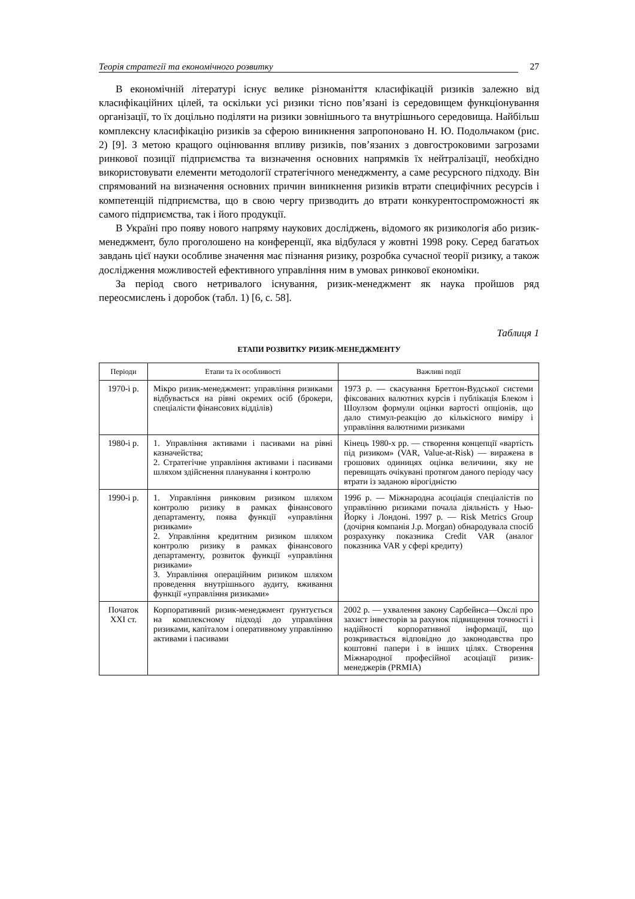Теорія стратегії та економічного розвитку 27
В економічній літературі існує велике різноманіття класифікацій ризиків залежно від класифікаційних цілей, та оскільки усі ризики тісно пов’язані із середовищем функціонування організації, то їх доцільно поділяти на ризики зовнішнього та внутрішнього середовища. Найбільш комплексну класифікацію ризиків за сферою виникнення запропоновано Н. Ю. Подольчаком (рис. 2) [9]. З метою кращого оцінювання впливу ризиків, пов’язаних з довгостроковими загрозами ринкової позиції підприємства та визначення основних напрямків їх нейтралізації, необхідно використовувати елементи методології стратегічного менеджменту, а саме ресурсного підходу. Він спрямований на визначення основних причин виникнення ризиків втрати специфічних ресурсів і компетенцій підприємства, що в свою чергу призводить до втрати конкурентоспроможності як самого підприємства, так і його продукції.
В Україні про появу нового напряму наукових досліджень, відомого як ризикологія або ризик-менеджмент, було проголошено на конференції, яка відбулася у жовтні 1998 року. Серед багатьох завдань цієї науки особливе значення має пізнання ризику, розробка сучасної теорії ризику, а також дослідження можливостей ефективного управління ним в умовах ринкової економіки.
За період свого нетривалого існування, ризик-менеджмент як наука пройшов ряд переосмислень і доробок (табл. 1) [6, с. 58].
Таблиця 1
ЕТАПИ РОЗВИТКУ РИЗИК-МЕНЕДЖМЕНТУ
| Періоди | Етапи та їх особливості | Важливі події |
| --- | --- | --- |
| 1970-і р. | Мікро ризик-менеджмент: управління ризиками відбувається на рівні окремих осіб (брокери, спеціалісти фінансових відділів) | 1973 р. — скасування Бреттон-Вудської системи фіксованих валютних курсів і публікація Блеком і Шоулзом формули оцінки вартості опціонів, що дало стимул-реакцію до кількісного виміру і управління валютними ризиками |
| 1980-і р. | 1. Управління активами і пасивами на рівні казначейства; 2. Стратегічне управління активами і пасивами шляхом здійснення планування і контролю | Кінець 1980-х рр. — створення концепції «вартість під ризиком» (VAR, Value-at-Risk) — виражена в грошових одиницях оцінка величини, яку не перевищать очікувані протягом даного періоду часу втрати із заданою вірогідністю |
| 1990-і р. | 1. Управління ринковим ризиком шляхом контролю ризику в рамках фінансового департаменту, поява функції «управління ризиками» 2. Управління кредитним ризиком шляхом контролю ризику в рамках фінансового департаменту, розвиток функції «управління ризиками» 3. Управління операційним ризиком шляхом проведення внутрішнього аудиту, вживання функції «управління ризиками» | 1996 р. — Міжнародна асоціація спеціалістів по управлінню ризиками почала діяльність у Нью-Йорку і Лондоні. 1997 р. — Risk Metrics Group (дочірня компанія J.p. Morgan) обнародувала спосіб розрахунку показника Credit VAR (аналог показника VAR у сфері кредиту) |
| Початок XXI ст. | Корпоративний ризик-менеджмент ґрунтується на комплексному підході до управління ризиками, капіталом і оперативному управлінню активами і пасивами | 2002 р. — ухвалення закону Сарбейнса—Окслі про захист інвесторів за рахунок підвищення точності і надійності корпоративної інформації, що розкривається відповідно до законодавства про коштовні папери і в інших цілях. Створення Міжнародної професійної асоціації ризик-менеджерів (PRMIA) |